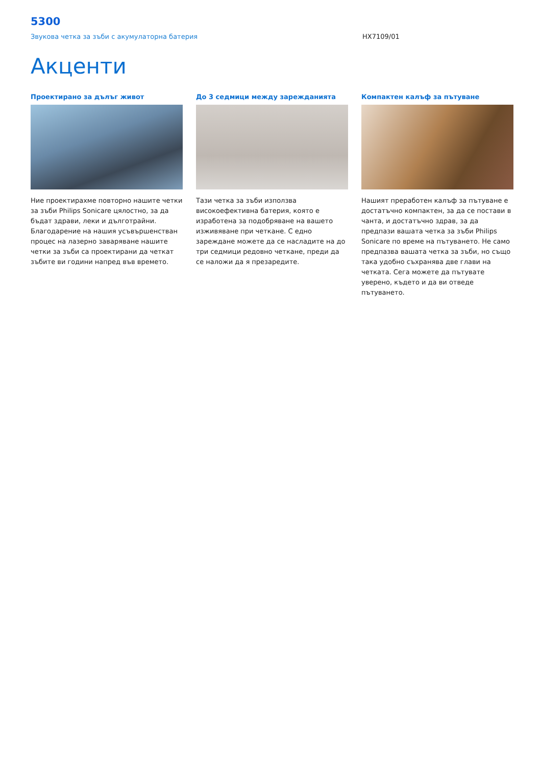5300
Звукова четка за зъби с акумулаторна батерия HX7109/01
Акценти
Проектирано за дълъг живот
Ние проектирахме повторно нашите четки за зъби Philips Sonicare цялостно, за да бъдат здрави, леки и дълготрайни. Благодарение на нашия усъвършенстван процес на лазерно заваряване нашите четки за зъби са проектирани да четкат зъбите ви години напред във времето.
До 3 седмици между зарежданията
Тази четка за зъби използва високоефективна батерия, която е изработена за подобряване на вашето изживяване при четкане. С едно зареждане можете да се насладите на до три седмици редовно четкане, преди да се наложи да я презаредите.
Компактен калъф за пътуване
Нашият преработен калъф за пътуване е достатъчно компактен, за да се постави в чанта, и достатъчно здрав, за да предпази вашата четка за зъби Philips Sonicare по време на пътуването. Не само предпазва вашата четка за зъби, но също така удобно съхранява две глави на четката. Сега можете да пътувате уверено, където и да ви отведе пътуването.